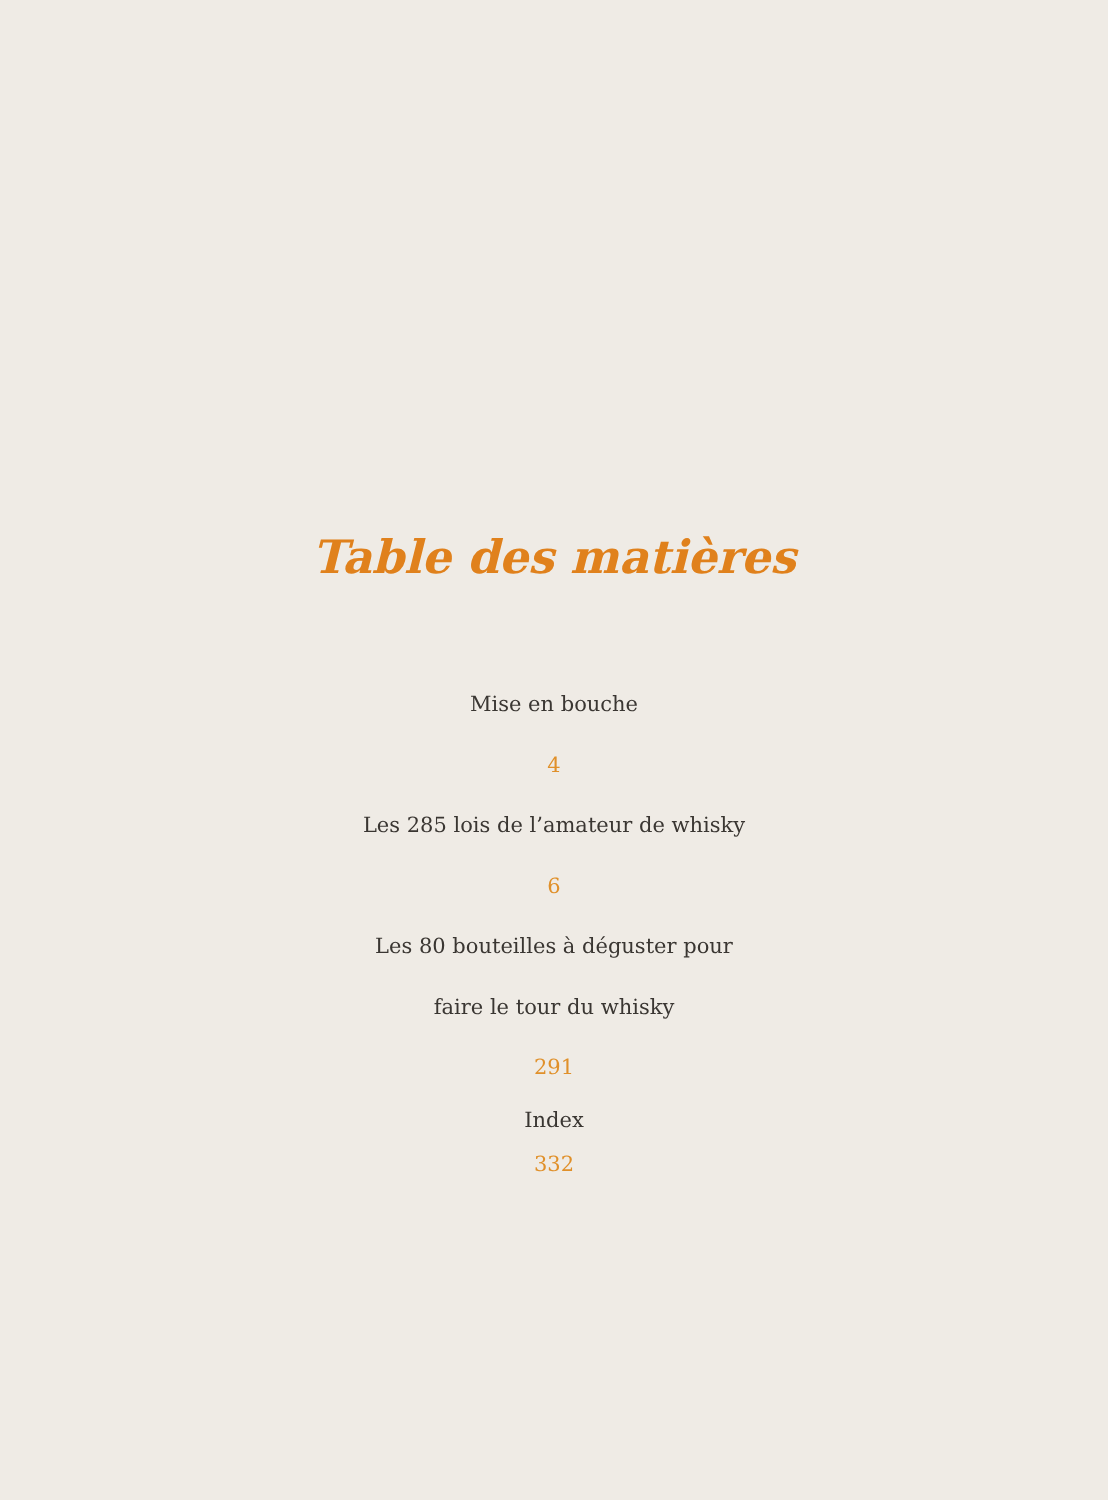Table des matières
Mise en bouche
4
Les 285 lois de l’amateur de whisky
6
Les 80 bouteilles à déguster pour
faire le tour du whisky
291
Index
332